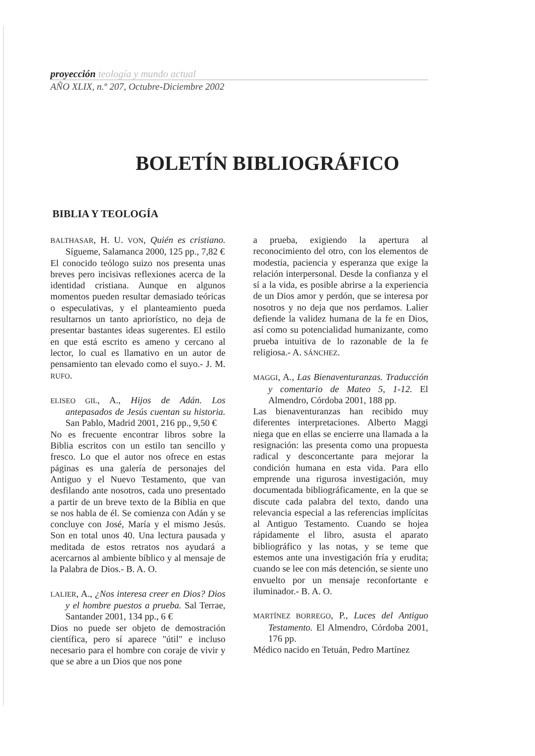proyección teología y mundo actual
AÑO XLIX, n.º 207, Octubre-Diciembre 2002
BOLETÍN BIBLIOGRÁFICO
BIBLIA Y TEOLOGÍA
BALTHASAR, H. U. VON, Quién es cristiano. Sígueme, Salamanca 2000, 125 pp., 7,82 €
El conocido teólogo suizo nos presenta unas breves pero incisivas reflexiones acerca de la identidad cristiana. Aunque en algunos momentos pueden resultar demasiado teóricas o especulativas, y el planteamiento pueda resultarnos un tanto apriorístico, no deja de presentar bastantes ideas sugerentes. El estilo en que está escrito es ameno y cercano al lector, lo cual es llamativo en un autor de pensamiento tan elevado como el suyo.- J. M. RUFO.
ELISEO GIL, A., Hijos de Adán. Los antepasados de Jesús cuentan su historia. San Pablo, Madrid 2001, 216 pp., 9,50 €
No es frecuente encontrar libros sobre la Biblia escritos con un estilo tan sencillo y fresco. Lo que el autor nos ofrece en estas páginas es una galería de personajes del Antiguo y el Nuevo Testamento, que van desfilando ante nosotros, cada uno presentado a partir de un breve texto de la Biblia en que se nos habla de él. Se comienza con Adán y se concluye con José, María y el mismo Jesús. Son en total unos 40. Una lectura pausada y meditada de estos retratos nos ayudará a acercarnos al ambiente bíblico y al mensaje de la Palabra de Dios.- B. A. O.
LALIER, A., ¿Nos interesa creer en Dios? Dios y el hombre puestos a prueba. Sal Terrae, Santander 2001, 134 pp., 6 €
Dios no puede ser objeto de demostración científica, pero sí aparece "útil" e incluso necesario para el hombre con coraje de vivir y que se abre a un Dios que nos pone
a prueba, exigiendo la apertura al reconocimiento del otro, con los elementos de modestia, paciencia y esperanza que exige la relación interpersonal. Desde la confianza y el sí a la vida, es posible abrirse a la experiencia de un Dios amor y perdón, que se interesa por nosotros y no deja que nos perdamos. Lalier defiende la validez humana de la fe en Dios, así como su potencialidad humanizante, como prueba intuitiva de lo razonable de la fe religiosa.- A. SÁNCHEZ.
MAGGI, A., Las Bienaventuranzas. Traducción y comentario de Mateo 5, 1-12. El Almendro, Córdoba 2001, 188 pp.
Las bienaventuranzas han recibido muy diferentes interpretaciones. Alberto Maggi niega que en ellas se encierre una llamada a la resignación: las presenta como una propuesta radical y desconcertante para mejorar la condición humana en esta vida. Para ello emprende una rigurosa investigación, muy documentada bibliográficamente, en la que se discute cada palabra del texto, dando una relevancia especial a las referencias implícitas al Antiguo Testamento. Cuando se hojea rápidamente el libro, asusta el aparato bibliográfico y las notas, y se teme que estemos ante una investigación fría y erudita; cuando se lee con más detención, se siente uno envuelto por un mensaje reconfortante e iluminador.- B. A. O.
MARTÍNEZ BORREGO, P., Luces del Antiguo Testamento. El Almendro, Córdoba 2001, 176 pp.
Médico nacido en Tetuán, Pedro Martínez